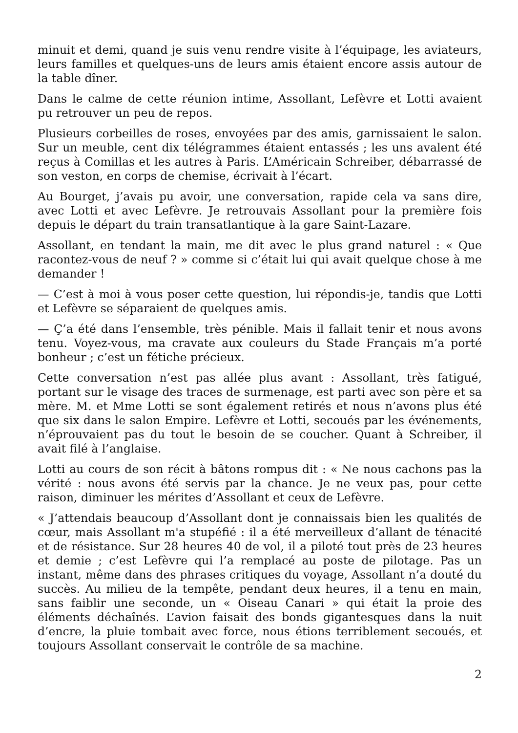minuit et demi, quand je suis venu rendre visite à l’équipage, les aviateurs, leurs familles et quelques-uns de leurs amis étaient encore assis autour de la table dîner.
Dans le calme de cette réunion intime, Assollant, Lefèvre et Lotti avaient pu retrouver un peu de repos.
Plusieurs corbeilles de roses, envoyées par des amis, garnissaient le salon. Sur un meuble, cent dix télégrammes étaient entassés ; les uns avalent été reçus à Comillas et les autres à Paris. L’Américain Schreiber, débarrassé de son veston, en corps de chemise, écrivait à l’écart.
Au Bourget, j’avais pu avoir, une conversation, rapide cela va sans dire, avec Lotti et avec Lefèvre. Je retrouvais Assollant pour la première fois depuis le départ du train transatlantique à la gare Saint-Lazare.
Assollant, en tendant la main, me dit avec le plus grand naturel : « Que racontez-vous de neuf ? » comme si c’était lui qui avait quelque chose à me demander !
— C’est à moi à vous poser cette question, lui répondis-je, tandis que Lotti et Lefèvre se séparaient de quelques amis.
— Ç’a été dans l’ensemble, très pénible. Mais il fallait tenir et nous avons tenu. Voyez-vous, ma cravate aux couleurs du Stade Français m’a porté bonheur ; c’est un fétiche précieux.
Cette conversation n’est pas allée plus avant : Assollant, très fatigué, portant sur le visage des traces de surmenage, est parti avec son père et sa mère. M. et Mme Lotti se sont également retirés et nous n’avons plus été que six dans le salon Empire. Lefèvre et Lotti, secoués par les événements, n’éprouvaient pas du tout le besoin de se coucher. Quant à Schreiber, il avait filé à l’anglaise.
Lotti au cours de son récit à bâtons rompus dit : « Ne nous cachons pas la vérité : nous avons été servis par la chance. Je ne veux pas, pour cette raison, diminuer les mérites d’Assollant et ceux de Lefèvre.
« J’attendais beaucoup d’Assollant dont je connaissais bien les qualités de cœur, mais Assollant m'a stupéfié : il a été merveilleux d’allant de ténacité et de résistance. Sur 28 heures 40 de vol, il a piloté tout près de 23 heures et demie ; c’est Lefèvre qui l’a remplacé au poste de pilotage. Pas un instant, même dans des phrases critiques du voyage, Assollant n’a douté du succès. Au milieu de la tempête, pendant deux heures, il a tenu en main, sans faiblir une seconde, un « Oiseau Canari » qui était la proie des éléments déchaînés. L’avion faisait des bonds gigantesques dans la nuit d’encre, la pluie tombait avec force, nous étions terriblement secoués, et toujours Assollant conservait le contrôle de sa machine.
2